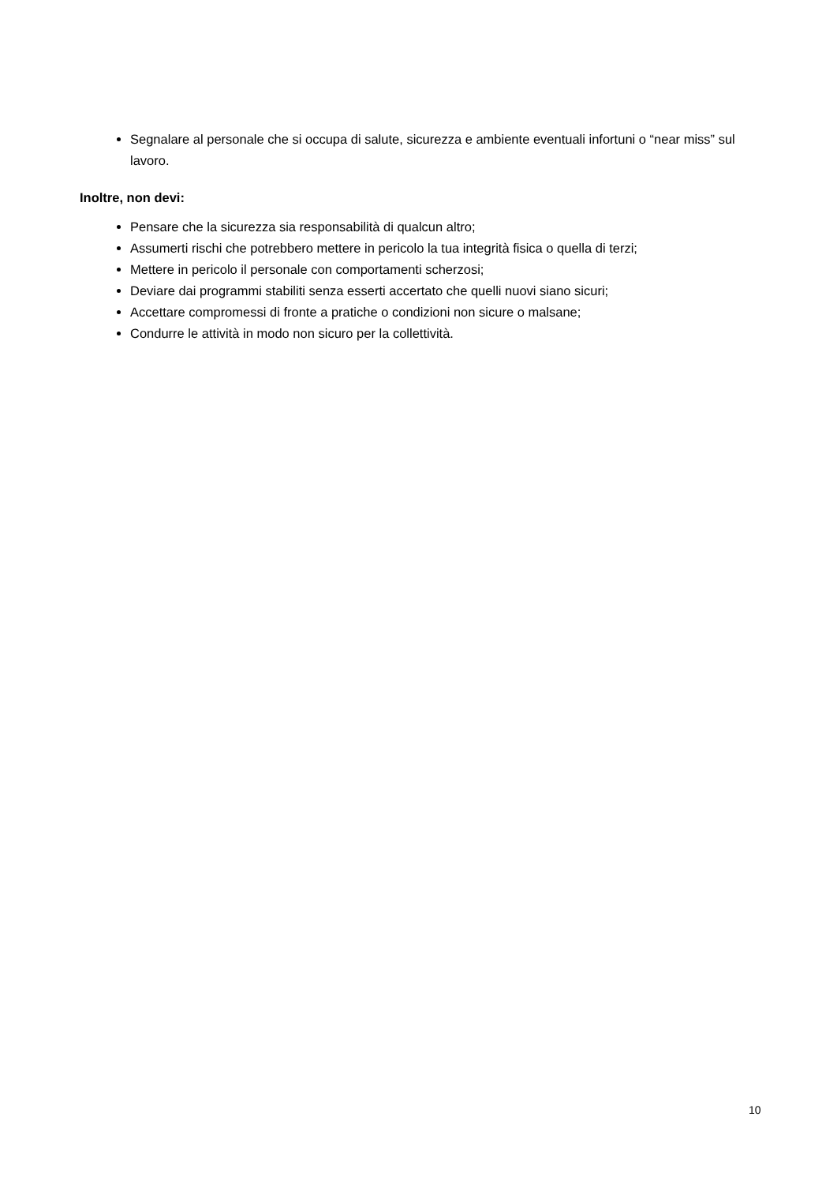Segnalare al personale che si occupa di salute, sicurezza e ambiente eventuali infortuni o “near miss” sul lavoro.
Inoltre, non devi:
Pensare che la sicurezza sia responsabilità di qualcun altro;
Assumerti rischi che potrebbero mettere in pericolo la tua integrità fisica o quella di terzi;
Mettere in pericolo il personale con comportamenti scherzosi;
Deviare dai programmi stabiliti senza esserti accertato che quelli nuovi siano sicuri;
Accettare compromessi di fronte a pratiche o condizioni non sicure o malsane;
Condurre le attività in modo non sicuro per la collettività.
10